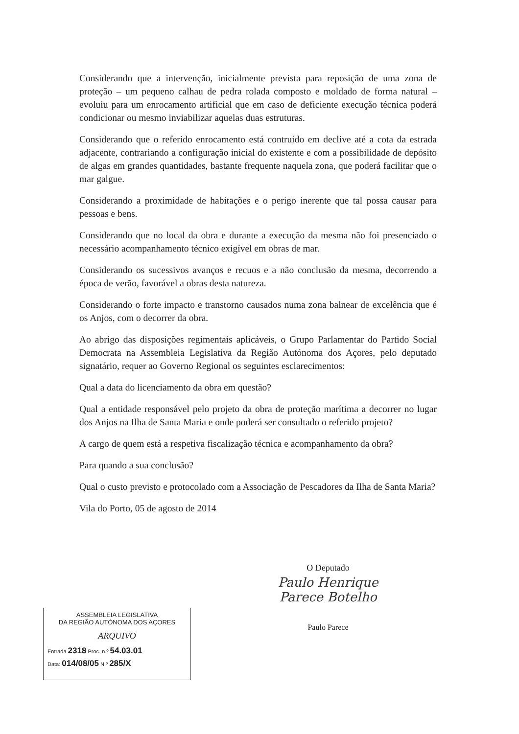Considerando que a intervenção, inicialmente prevista para reposição de uma zona de proteção – um pequeno calhau de pedra rolada composto e moldado de forma natural – evoluiu para um enrocamento artificial que em caso de deficiente execução técnica poderá condicionar ou mesmo inviabilizar aquelas duas estruturas.
Considerando que o referido enrocamento está contruído em declive até a cota da estrada adjacente, contrariando a configuração inicial do existente e com a possibilidade de depósito de algas em grandes quantidades, bastante frequente naquela zona, que poderá facilitar que o mar galgue.
Considerando a proximidade de habitações e o perigo inerente que tal possa causar para pessoas e bens.
Considerando que no local da obra e durante a execução da mesma não foi presenciado o necessário acompanhamento técnico exigível em obras de mar.
Considerando os sucessivos avanços e recuos e a não conclusão da mesma, decorrendo a época de verão, favorável a obras desta natureza.
Considerando o forte impacto e transtorno causados numa zona balnear de excelência que é os Anjos, com o decorrer da obra.
Ao abrigo das disposições regimentais aplicáveis, o Grupo Parlamentar do Partido Social Democrata na Assembleia Legislativa da Região Autónoma dos Açores, pelo deputado signatário, requer ao Governo Regional os seguintes esclarecimentos:
Qual a data do licenciamento da obra em questão?
Qual a entidade responsável pelo projeto da obra de proteção marítima a decorrer no lugar dos Anjos na Ilha de Santa Maria e onde poderá ser consultado o referido projeto?
A cargo de quem está a respetiva fiscalização técnica e acompanhamento da obra?
Para quando a sua conclusão?
Qual o custo previsto e protocolado com a Associação de Pescadores da Ilha de Santa Maria?
Vila do Porto, 05 de agosto de 2014
O Deputado
Paulo Henrique Parece Botelho
Paulo Parece
ASSEMBLEIA LEGISLATIVA
DA REGIÃO AUTÓNOMA DOS AÇORES
ARQUIVO
Entrada 2318 Proc. n.º 54.03.01
Data: 014/08/05 N.º 285/X